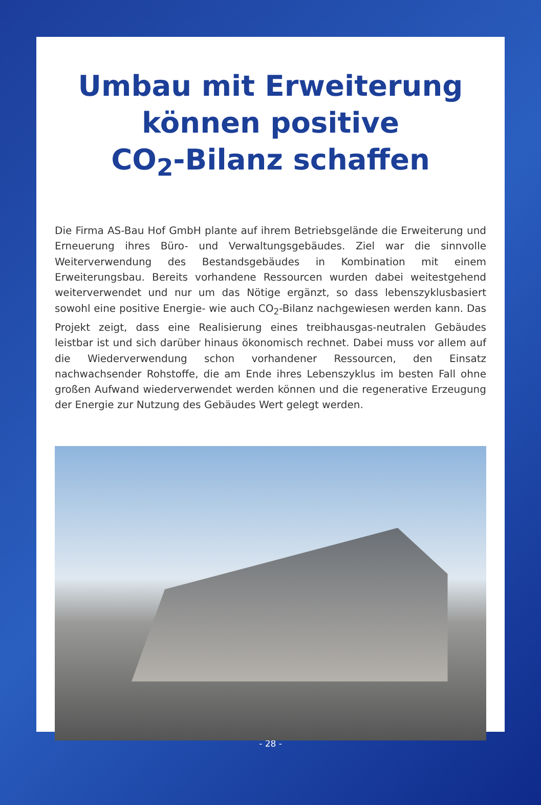Umbau mit Erweiterung
können positive
CO<sub>2</sub>-Bilanz schaffen
Die Firma AS-Bau Hof GmbH plante auf ihrem Betriebsgelände die Erweiterung und Erneuerung ihres Büro- und Verwaltungsgebäudes. Ziel war die sinnvolle Weiterverwendung des Bestandsgebäudes in Kombination mit einem Erweiterungsbau. Bereits vorhandene Ressourcen wurden dabei weitestgehend weiterverwendet und nur um das Nötige ergänzt, so dass lebenszyklusbasiert sowohl eine positive Energie- wie auch CO<sub>2</sub>-Bilanz nachgewiesen werden kann. Das Projekt zeigt, dass eine Realisierung eines treibhausgas-neutralen Gebäudes leistbar ist und sich darüber hinaus ökonomisch rechnet. Dabei muss vor allem auf die Wiederverwendung schon vorhandener Ressourcen, den Einsatz nachwachsender Rohstoffe, die am Ende ihres Lebenszyklus im besten Fall ohne großen Aufwand wiederverwendet werden können und die regenerative Erzeugung der Energie zur Nutzung des Gebäudes Wert gelegt werden.
- 28 -